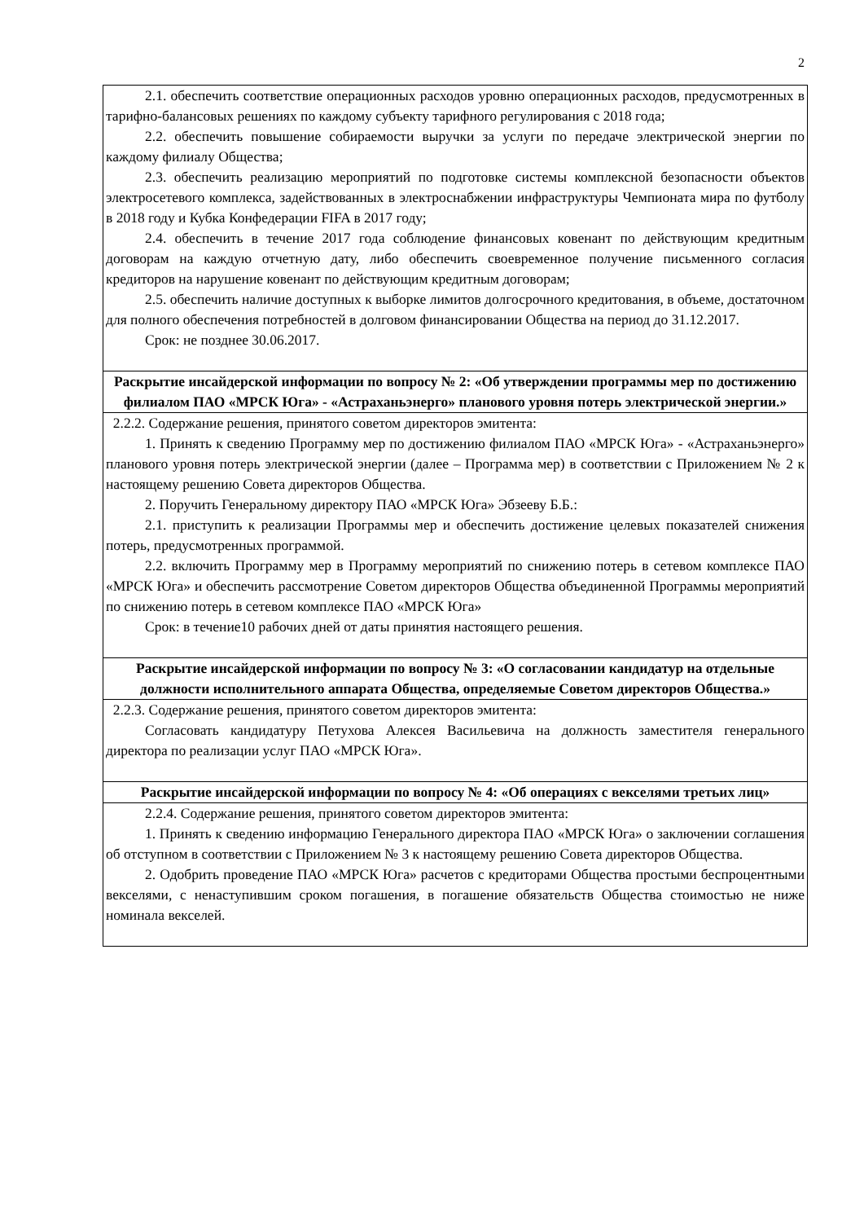2
| 2.1. обеспечить соответствие операционных расходов уровню операционных расходов, предусмотренных в тарифно-балансовых решениях по каждому субъекту тарифного регулирования с 2018 года; 2.2. обеспечить повышение собираемости выручки за услуги по передаче электрической энергии по каждому филиалу Общества; 2.3. обеспечить реализацию мероприятий по подготовке системы комплексной безопасности объектов электросетевого комплекса, задействованных в электроснабжении инфраструктуры Чемпионата мира по футболу в 2018 году и Кубка Конфедерации FIFA в 2017 году; 2.4. обеспечить в течение 2017 года соблюдение финансовых ковенант по действующим кредитным договорам на каждую отчетную дату, либо обеспечить своевременное получение письменного согласия кредиторов на нарушение ковенант по действующим кредитным договорам; 2.5. обеспечить наличие доступных к выборке лимитов долгосрочного кредитования, в объеме, достаточном для полного обеспечения потребностей в долговом финансировании Общества на период до 31.12.2017. Срок: не позднее 30.06.2017. |
| Раскрытие инсайдерской информации по вопросу № 2: «Об утверждении программы мер по достижению филиалом ПАО «МРСК Юга» - «Астраханьэнерго» планового уровня потерь электрической энергии.» |
| 2.2.2. Содержание решения, принятого советом директоров эмитента: 1. Принять к сведению Программу мер по достижению филиалом ПАО «МРСК Юга» - «Астраханьэнерго» планового уровня потерь электрической энергии (далее – Программа мер) в соответствии с Приложением № 2 к настоящему решению Совета директоров Общества. 2. Поручить Генеральному директору ПАО «МРСК Юга» Эбзееву Б.Б.: 2.1. приступить к реализации Программы мер и обеспечить достижение целевых показателей снижения потерь, предусмотренных программой. 2.2. включить Программу мер в Программу мероприятий по снижению потерь в сетевом комплексе ПАО «МРСК Юга» и обеспечить рассмотрение Советом директоров Общества объединенной Программы мероприятий по снижению потерь в сетевом комплексе ПАО «МРСК Юга» Срок: в течение10 рабочих дней от даты принятия настоящего решения. |
| Раскрытие инсайдерской информации по вопросу № 3: «О согласовании кандидатур на отдельные должности исполнительного аппарата Общества, определяемые Советом директоров Общества.» |
| 2.2.3. Содержание решения, принятого советом директоров эмитента: Согласовать кандидатуру Петухова Алексея Васильевича на должность заместителя генерального директора по реализации услуг ПАО «МРСК Юга». |
| Раскрытие инсайдерской информации по вопросу № 4: «Об операциях с векселями третьих лиц» |
| 2.2.4. Содержание решения, принятого советом директоров эмитента: 1. Принять к сведению информацию Генерального директора ПАО «МРСК Юга» о заключении соглашения об отступном в соответствии с Приложением № 3 к настоящему решению Совета директоров Общества. 2. Одобрить проведение ПАО «МРСК Юга» расчетов с кредиторами Общества простыми беспроцентными векселями, с ненаступившим сроком погашения, в погашение обязательств Общества стоимостью не ниже номинала векселей. |